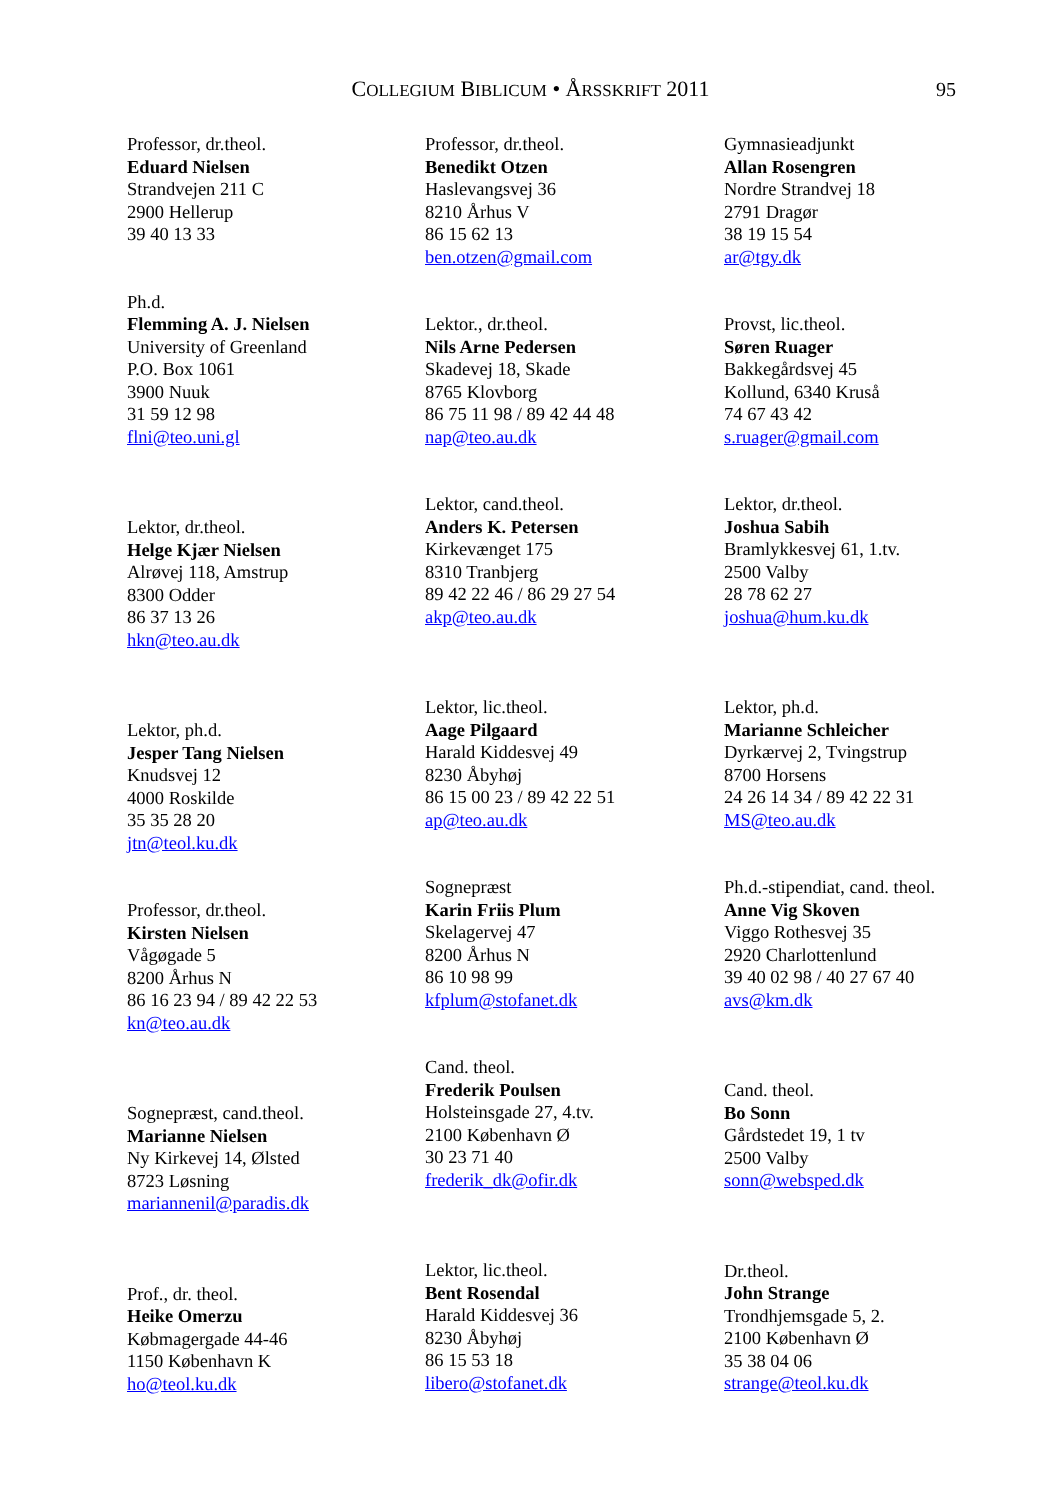COLLEGIUM BIBLICUM • ÅRSSKRIFT 2011 95
Professor, dr.theol.
Eduard Nielsen
Strandvejen 211 C
2900 Hellerup
39 40 13 33
Ph.d.
Flemming A. J. Nielsen
University of Greenland
P.O. Box 1061
3900 Nuuk
31 59 12 98
flni@teo.uni.gl
Lektor, dr.theol.
Helge Kjær Nielsen
Alrøvej 118, Amstrup
8300 Odder
86 37 13 26
hkn@teo.au.dk
Lektor, ph.d.
Jesper Tang Nielsen
Knudsvej 12
4000 Roskilde
35 35 28 20
jtn@teol.ku.dk
Professor, dr.theol.
Kirsten Nielsen
Vågøgade 5
8200 Århus N
86 16 23 94 / 89 42 22 53
kn@teo.au.dk
Sognepræst, cand.theol.
Marianne Nielsen
Ny Kirkevej 14, Ølsted
8723 Løsning
mariannenil@paradis.dk
Prof., dr. theol.
Heike Omerzu
Købmagergade 44-46
1150 København K
ho@teol.ku.dk
Professor, dr.theol.
Benedikt Otzen
Haslevangsvej 36
8210 Århus V
86 15 62 13
ben.otzen@gmail.com
Lektor., dr.theol.
Nils Arne Pedersen
Skadevej 18, Skade
8765 Klovborg
86 75 11 98 / 89 42 44 48
nap@teo.au.dk
Lektor, cand.theol.
Anders K. Petersen
Kirkevænget 175
8310 Tranbjerg
89 42 22 46 / 86 29 27 54
akp@teo.au.dk
Lektor, lic.theol.
Aage Pilgaard
Harald Kiddesvej 49
8230 Åbyhøj
86 15 00 23 / 89 42 22 51
ap@teo.au.dk
Sognepræst
Karin Friis Plum
Skelagervej 47
8200 Århus N
86 10 98 99
kfplum@stofanet.dk
Cand. theol.
Frederik Poulsen
Holsteinsgade 27, 4.tv.
2100 København Ø
30 23 71 40
frederik_dk@ofir.dk
Lektor, lic.theol.
Bent Rosendal
Harald Kiddesvej 36
8230 Åbyhøj
86 15 53 18
libero@stofanet.dk
Gymnasieadjunkt
Allan Rosengren
Nordre Strandvej 18
2791 Dragør
38 19 15 54
ar@tgy.dk
Provst, lic.theol.
Søren Ruager
Bakkegårdsvej 45
Kollund, 6340 Kruså
74 67 43 42
s.ruager@gmail.com
Lektor, dr.theol.
Joshua Sabih
Bramlykkesvej 61, 1.tv.
2500 Valby
28 78 62 27
joshua@hum.ku.dk
Lektor, ph.d.
Marianne Schleicher
Dyrkærvej 2, Tvingstrup
8700 Horsens
24 26 14 34 / 89 42 22 31
MS@teo.au.dk
Ph.d.-stipendiat, cand. theol.
Anne Vig Skoven
Viggo Rothesvej 35
2920 Charlottenlund
39 40 02 98 / 40 27 67 40
avs@km.dk
Cand. theol.
Bo Sonn
Gårdstedet 19, 1 tv
2500 Valby
sonn@websped.dk
Dr.theol.
John Strange
Trondhjemsgade 5, 2.
2100 København Ø
35 38 04 06
strange@teol.ku.dk